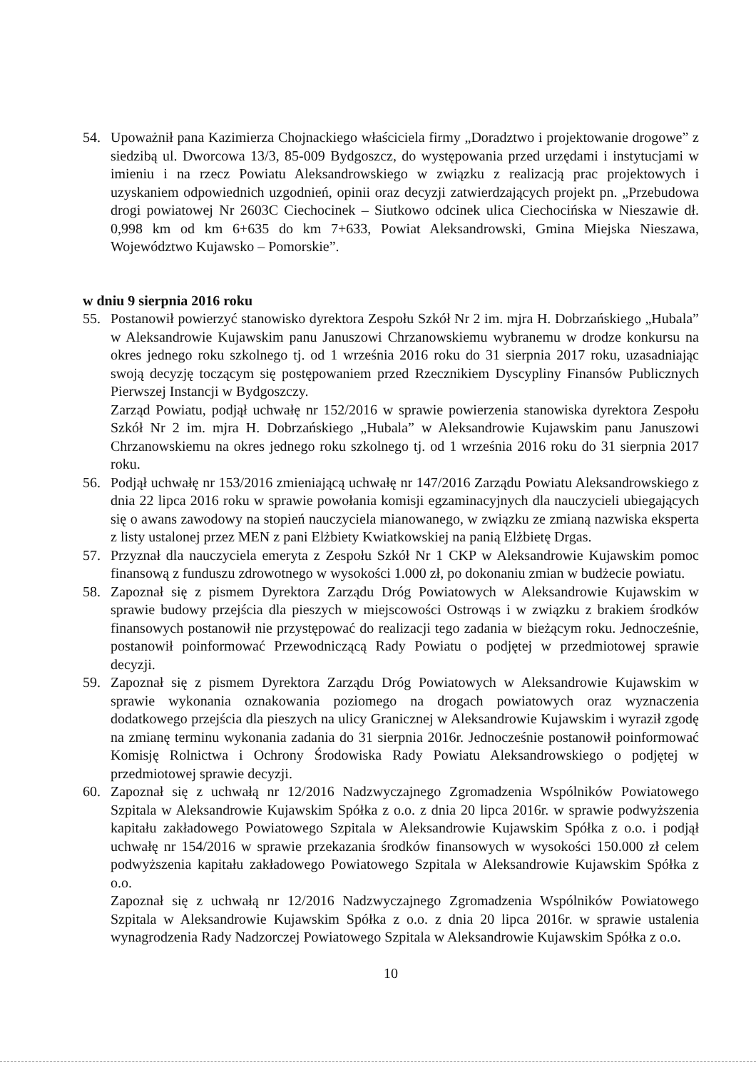54. Upoważnił pana Kazimierza Chojnackiego właściciela firmy „Doradztwo i projektowanie drogowe” z siedzibą ul. Dworcowa 13/3, 85-009 Bydgoszcz, do występowania przed urzędami i instytucjami w imieniu i na rzecz Powiatu Aleksandrowskiego w związku z realizacją prac projektowych i uzyskaniem odpowiednich uzgodnień, opinii oraz decyzji zatwierdzających projekt pn. „Przebudowa drogi powiatowej Nr 2603C Ciechocinek – Siutkowo odcinek ulica Ciechocińska w Nieszawie dł. 0,998 km od km 6+635 do km 7+633, Powiat Aleksandrowski, Gmina Miejska Nieszawa, Województwo Kujawsko – Pomorskie”.
w dniu 9 sierpnia 2016 roku
55. Postanowił powierzyć stanowisko dyrektora Zespołu Szkół Nr 2 im. mjra H. Dobrzańskiego „Hubala” w Aleksandrowie Kujawskim panu Januszowi Chrzanowskiemu wybranemu w drodze konkursu na okres jednego roku szkolnego tj. od 1 września 2016 roku do 31 sierpnia 2017 roku, uzasadniając swoją decyzję toczącym się postępowaniem przed Rzecznikiem Dyscypliny Finansów Publicznych Pierwszej Instancji w Bydgoszczy.
Zarząd Powiatu, podjął uchwałę nr 152/2016 w sprawie powierzenia stanowiska dyrektora Zespołu Szkół Nr 2 im. mjra H. Dobrzańskiego „Hubala” w Aleksandrowie Kujawskim panu Januszowi Chrzanowskiemu na okres jednego roku szkolnego tj. od 1 września 2016 roku do 31 sierpnia 2017 roku.
56. Podjął uchwałę nr 153/2016 zmieniającą uchwałę nr 147/2016 Zarządu Powiatu Aleksandrowskiego z dnia 22 lipca 2016 roku w sprawie powołania komisji egzaminacyjnych dla nauczycieli ubiegających się o awans zawodowy na stopień nauczyciela mianowanego, w związku ze zmianą nazwiska eksperta z listy ustalonej przez MEN z pani Elżbiety Kwiatkowskiej na panią Elżbietę Drgas.
57. Przyznał dla nauczyciela emeryta z Zespołu Szkół Nr 1 CKP w Aleksandrowie Kujawskim pomoc finansową z funduszu zdrowotnego w wysokości 1.000 zł, po dokonaniu zmian w budżecie powiatu.
58. Zapoznał się z pismem Dyrektora Zarządu Dróg Powiatowych w Aleksandrowie Kujawskim w sprawie budowy przejścia dla pieszych w miejscowości Ostrowąs i w związku z brakiem środków finansowych postanowił nie przystępować do realizacji tego zadania w bieżącym roku. Jednocześnie, postanowił poinformować Przewodniczącą Rady Powiatu o podjętej w przedmiotowej sprawie decyzji.
59. Zapoznał się z pismem Dyrektora Zarządu Dróg Powiatowych w Aleksandrowie Kujawskim w sprawie wykonania oznakowania poziomego na drogach powiatowych oraz wyznaczenia dodatkowego przejścia dla pieszych na ulicy Granicznej w Aleksandrowie Kujawskim i wyraził zgodę na zmianę terminu wykonania zadania do 31 sierpnia 2016r. Jednocześnie postanowił poinformować Komisję Rolnictwa i Ochrony Środowiska Rady Powiatu Aleksandrowskiego o podjętej w przedmiotowej sprawie decyzji.
60. Zapoznał się z uchwałą nr 12/2016 Nadzwyczajnego Zgromadzenia Wspólników Powiatowego Szpitala w Aleksandrowie Kujawskim Spółka z o.o. z dnia 20 lipca 2016r. w sprawie podwyższenia kapitału zakładowego Powiatowego Szpitala w Aleksandrowie Kujawskim Spółka z o.o. i podjął uchwałę nr 154/2016 w sprawie przekazania środków finansowych w wysokości 150.000 zł celem podwyższenia kapitału zakładowego Powiatowego Szpitala w Aleksandrowie Kujawskim Spółka z o.o.
Zapoznał się z uchwałą nr 12/2016 Nadzwyczajnego Zgromadzenia Wspólników Powiatowego Szpitala w Aleksandrowie Kujawskim Spółka z o.o. z dnia 20 lipca 2016r. w sprawie ustalenia wynagrodzenia Rady Nadzorczej Powiatowego Szpitala w Aleksandrowie Kujawskim Spółka z o.o.
10